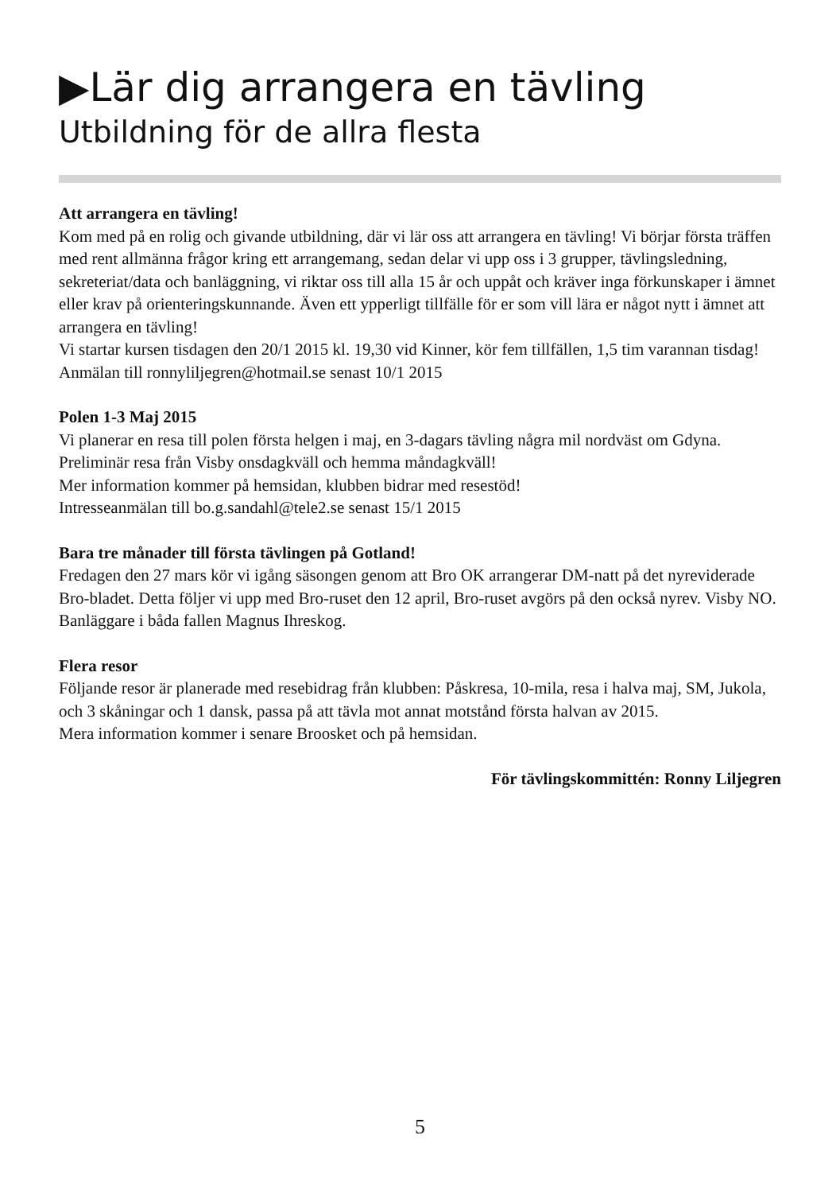▶Lär dig arrangera en tävling
Utbildning för de allra flesta
Att arrangera en tävling!
Kom med på en rolig och givande utbildning, där vi lär oss att arrangera en tävling! Vi börjar första träffen med rent allmänna frågor kring ett arrangemang, sedan delar vi upp oss i 3 grupper, tävlingsledning, sekreteriat/data och banläggning, vi riktar oss till alla 15 år och uppåt och kräver inga förkunskaper i ämnet eller krav på orienteringskunnande. Även ett ypperligt tillfälle för er som vill lära er något nytt i ämnet att arrangera en tävling!
Vi startar kursen tisdagen den 20/1 2015 kl. 19,30 vid Kinner, kör fem tillfällen, 1,5 tim varannan tisdag!
Anmälan till ronnyliljegren@hotmail.se senast 10/1 2015
Polen 1-3 Maj 2015
Vi planerar en resa till polen första helgen i maj, en 3-dagars tävling några mil nordväst om Gdyna. Preliminär resa från Visby onsdagkväll och hemma måndagkväll!
Mer information kommer på hemsidan, klubben bidrar med resestöd!
Intresseanmälan till bo.g.sandahl@tele2.se senast 15/1 2015
Bara tre månader till första tävlingen på Gotland!
Fredagen den 27 mars kör vi igång säsongen genom att Bro OK arrangerar DM-natt på det nyreviderade Bro-bladet. Detta följer vi upp med Bro-ruset den 12 april, Bro-ruset avgörs på den också nyrev. Visby NO.
Banläggare i båda fallen Magnus Ihreskog.
Flera resor
Följande resor är planerade med resebidrag från klubben: Påskresa, 10-mila, resa i halva maj, SM, Jukola, och 3 skåningar och 1 dansk, passa på att tävla mot annat motstånd första halvan av 2015.
Mera information kommer i senare Broosket och på hemsidan.
För tävlingskommittén: Ronny Liljegren
5